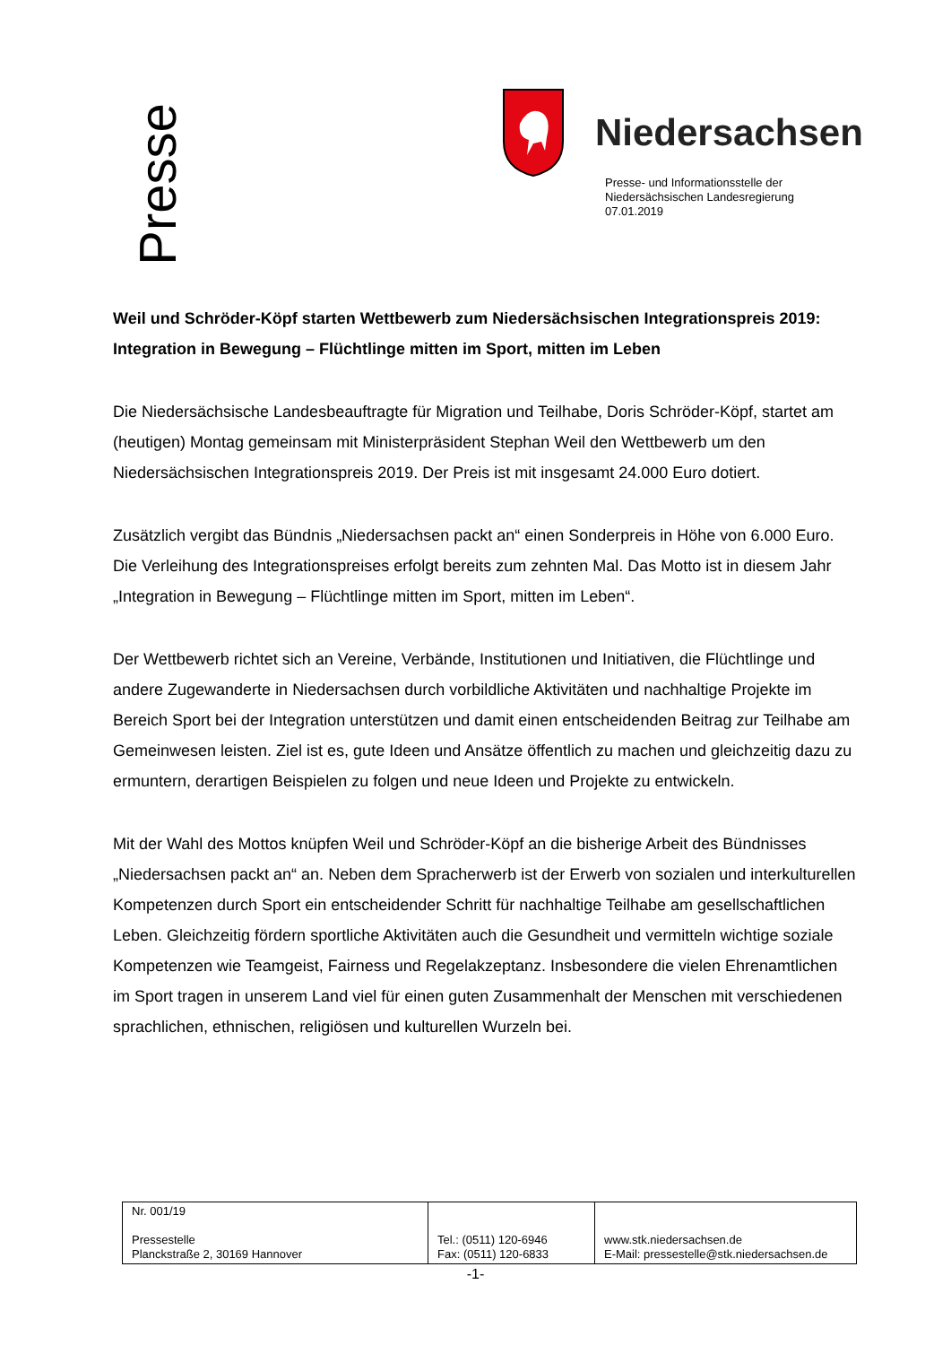Presse
Niedersachsen
Presse- und Informationsstelle der
Niedersächsischen Landesregierung
07.01.2019
Weil und Schröder-Köpf starten Wettbewerb zum Niedersächsischen Integrationspreis 2019: Integration in Bewegung – Flüchtlinge mitten im Sport, mitten im Leben
Die Niedersächsische Landesbeauftragte für Migration und Teilhabe, Doris Schröder-Köpf, startet am (heutigen) Montag gemeinsam mit Ministerpräsident Stephan Weil den Wettbewerb um den Niedersächsischen Integrationspreis 2019. Der Preis ist mit insgesamt 24.000 Euro dotiert.
Zusätzlich vergibt das Bündnis „Niedersachsen packt an“ einen Sonderpreis in Höhe von 6.000 Euro. Die Verleihung des Integrationspreises erfolgt bereits zum zehnten Mal. Das Motto ist in diesem Jahr „Integration in Bewegung – Flüchtlinge mitten im Sport, mitten im Leben“.
Der Wettbewerb richtet sich an Vereine, Verbände, Institutionen und Initiativen, die Flüchtlinge und andere Zugewanderte in Niedersachsen durch vorbildliche Aktivitäten und nachhaltige Projekte im Bereich Sport bei der Integration unterstützen und damit einen entscheidenden Beitrag zur Teilhabe am Gemeinwesen leisten. Ziel ist es, gute Ideen und Ansätze öffentlich zu machen und gleichzeitig dazu zu ermuntern, derartigen Beispielen zu folgen und neue Ideen und Projekte zu entwickeln.
Mit der Wahl des Mottos knüpfen Weil und Schröder-Köpf an die bisherige Arbeit des Bündnisses „Niedersachsen packt an“ an. Neben dem Spracherwerb ist der Erwerb von sozialen und interkulturellen Kompetenzen durch Sport ein entscheidender Schritt für nachhaltige Teilhabe am gesellschaftlichen Leben. Gleichzeitig fördern sportliche Aktivitäten auch die Gesundheit und vermitteln wichtige soziale Kompetenzen wie Teamgeist, Fairness und Regelakzeptanz. Insbesondere die vielen Ehrenamtlichen im Sport tragen in unserem Land viel für einen guten Zusammenhalt der Menschen mit verschiedenen sprachlichen, ethnischen, religiösen und kulturellen Wurzeln bei.
| Nr. 001/19 Pressestelle Planckstraße 2, 30169 Hannover | Tel.: (0511) 120-6946 Fax: (0511) 120-6833 | www.stk.niedersachsen.de E-Mail: pressestelle@stk.niedersachsen.de |
-1-